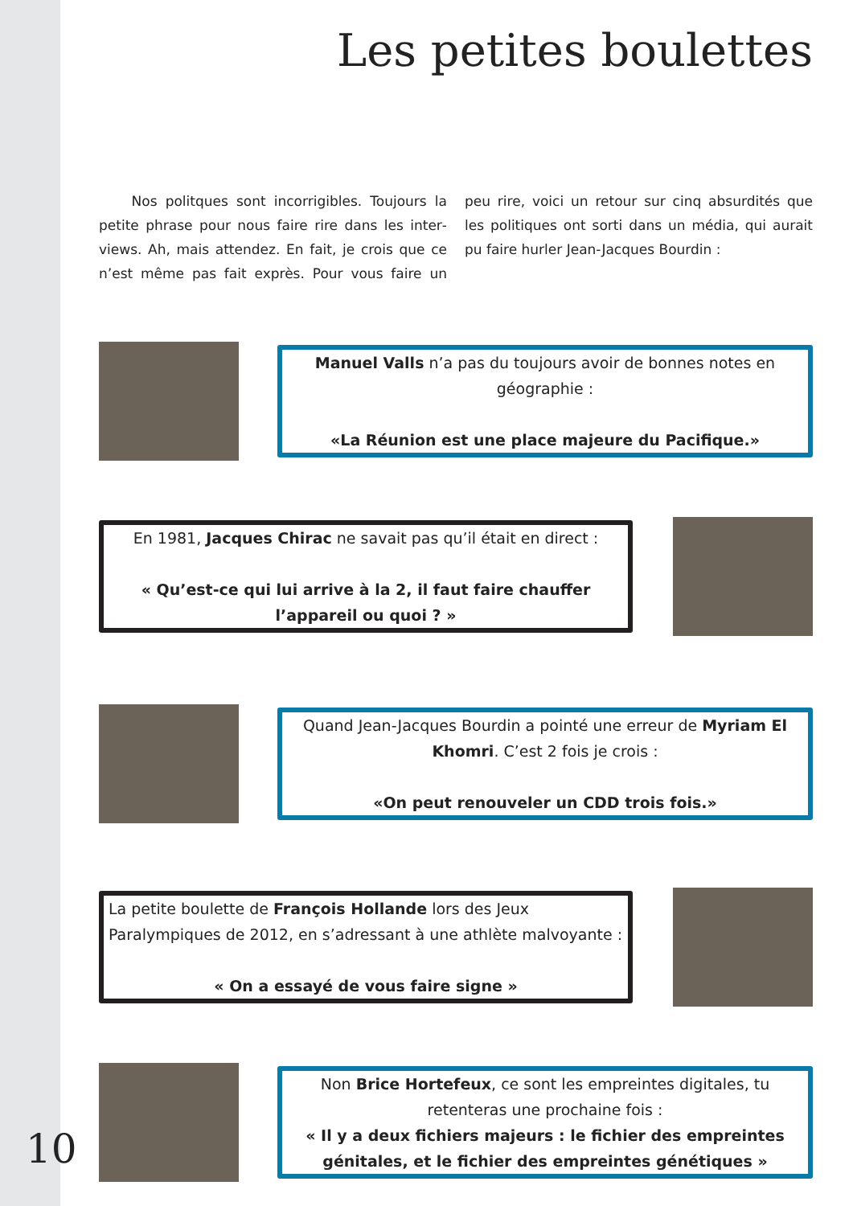Les petites boulettes
Nos politques sont incorrigibles. Toujours la petite phrase pour nous faire rire dans les inter­views. Ah, mais attendez. En fait, je crois que ce n’est même pas fait exprès. Pour vous faire un peu rire, voici un retour sur cinq absurdités que les politiques ont sorti dans un média, qui aurait pu faire hurler Jean-Jacques Bourdin :
Manuel Valls n’a pas du toujours avoir de bonnes notes en géographie :
«La Réunion est une place majeure du Pacifique.»
En 1981, Jacques Chirac ne savait pas qu’il était en direct :
« Qu’est-ce qui lui arrive à la 2, il faut faire chauffer l’appareil ou quoi ? »
Quand Jean-Jacques Bourdin a pointé une erreur de Myriam El Khomri. C’est 2 fois je crois :
«On peut renouveler un CDD trois fois.»
La petite boulette de François Hollande lors des Jeux Paralympiques de 2012, en s’adressant à une athlète malvoyante :
« On a essayé de vous faire signe »
Non Brice Hortefeux, ce sont les empreintes digitales, tu retenteras une prochaine fois :
« Il y a deux fichiers majeurs : le fichier des empreintes génitales, et le fichier des empreintes génétiques »
10